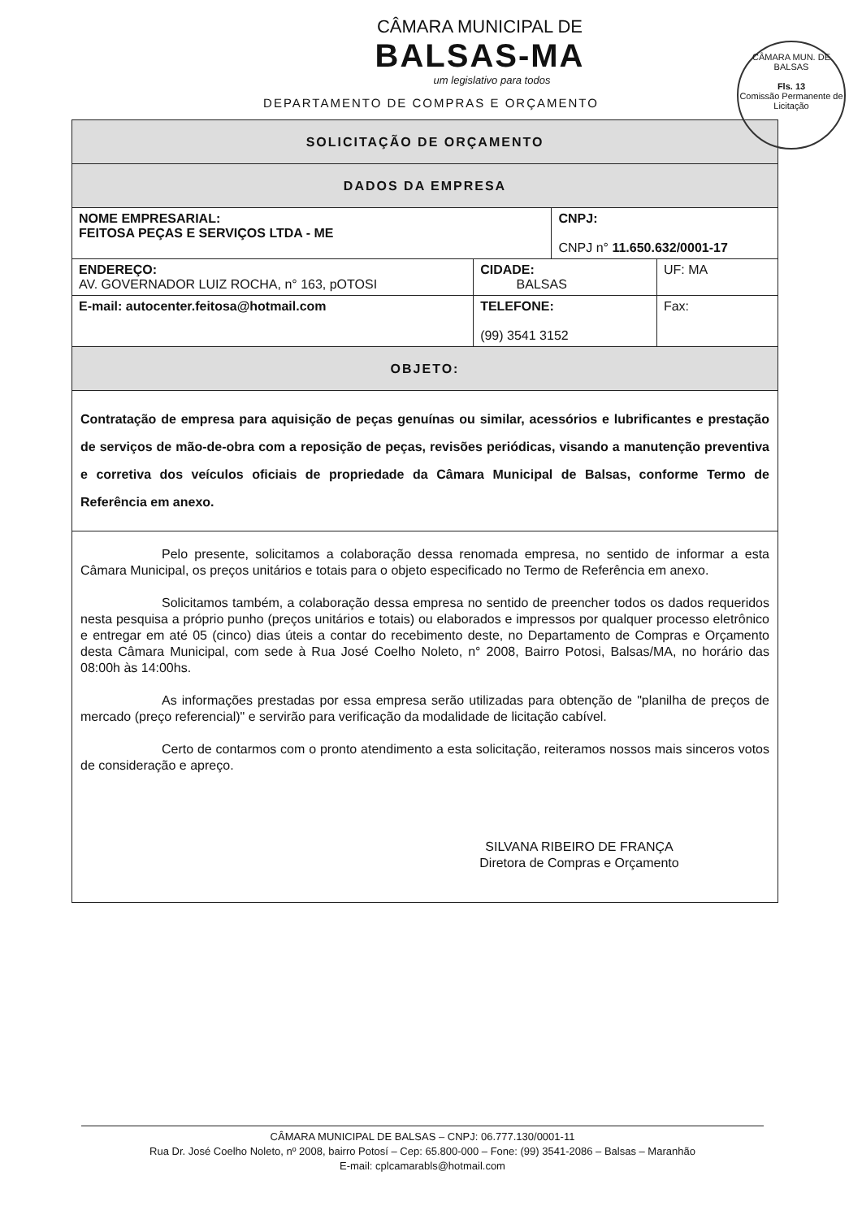CÂMARA MUNICIPAL DE
BALSAS-MA
um legislativo para todos
DEPARTAMENTO DE COMPRAS E ORÇAMENTO
CÂMARA MUN. DE BALSAS
Fls. 13
Comissão Permanente de Licitação
| SOLICITAÇÃO DE ORÇAMENTO | | | | |
| DADOS DA EMPRESA | | | | |
| NOME EMPRESARIAL: FEITOSA PEÇAS E SERVIÇOS LTDA - ME | | | CNPJ: CNPJ n° 11.650.632/0001-17 | |
| ENDEREÇO: AV. GOVERNADOR LUIZ ROCHA, n° 163, pOTOSI | | CIDADE: BALSAS | | UF: MA |
| E-mail: autocenter.feitosa@hotmail.com | TELEFONE: (99) 3541 3152 | | | Fax: |
| OBJETO: | | | | |
| Contratação de empresa para aquisição de peças genuínas ou similar, acessórios e lubrificantes e prestação de serviços de mão-de-obra com a reposição de peças, revisões periódicas, visando a manutenção preventiva e corretiva dos veículos oficiais de propriedade da Câmara Municipal de Balsas, conforme Termo de Referência em anexo. | | | | |
| Pelo presente, solicitamos a colaboração dessa renomada empresa, no sentido de informar a esta Câmara Municipal, os preços unitários e totais para o objeto especificado no Termo de Referência em anexo. Solicitamos também, a colaboração dessa empresa no sentido de preencher todos os dados requeridos nesta pesquisa a próprio punho (preços unitários e totais) ou elaborados e impressos por qualquer processo eletrônico e entregar em até 05 (cinco) dias úteis a contar do recebimento deste, no Departamento de Compras e Orçamento desta Câmara Municipal, com sede à Rua José Coelho Noleto, n° 2008, Bairro Potosi, Balsas/MA, no horário das 08:00h às 14:00hs. As informações prestadas por essa empresa serão utilizadas para obtenção de "planilha de preços de mercado (preço referencial)" e servirão para verificação da modalidade de licitação cabível. Certo de contarmos com o pronto atendimento a esta solicitação, reiteramos nossos mais sinceros votos de consideração e apreço. SILVANA RIBEIRO DE FRANÇA Diretora de Compras e Orçamento | | | | |
CÂMARA MUNICIPAL DE BALSAS – CNPJ: 06.777.130/0001-11
Rua Dr. José Coelho Noleto, nº 2008, bairro Potosí – Cep: 65.800-000 – Fone: (99) 3541-2086 – Balsas – Maranhão
E-mail: cplcamarabls@hotmail.com